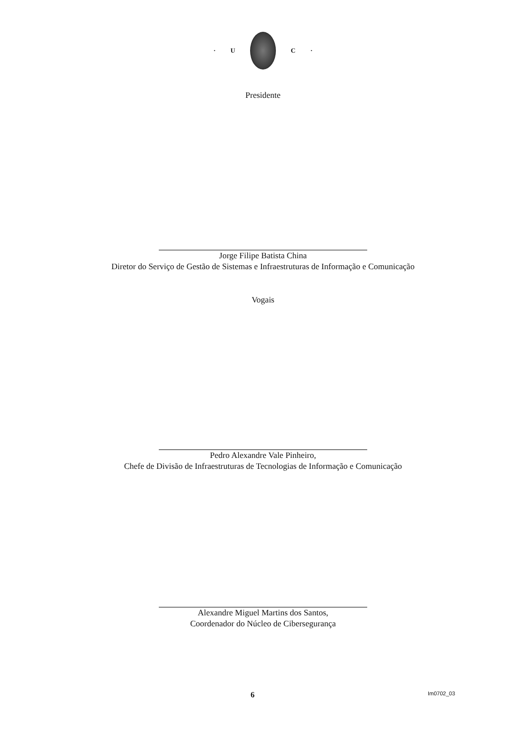· U C ·
Presidente
Jorge Filipe Batista China
Diretor do Serviço de Gestão de Sistemas e Infraestruturas de Informação e Comunicação
Vogais
Pedro Alexandre Vale Pinheiro,
Chefe de Divisão de Infraestruturas de Tecnologias de Informação e Comunicação
Alexandre Miguel Martins dos Santos,
Coordenador do Núcleo de Cibersegurança
6 Im0702_03